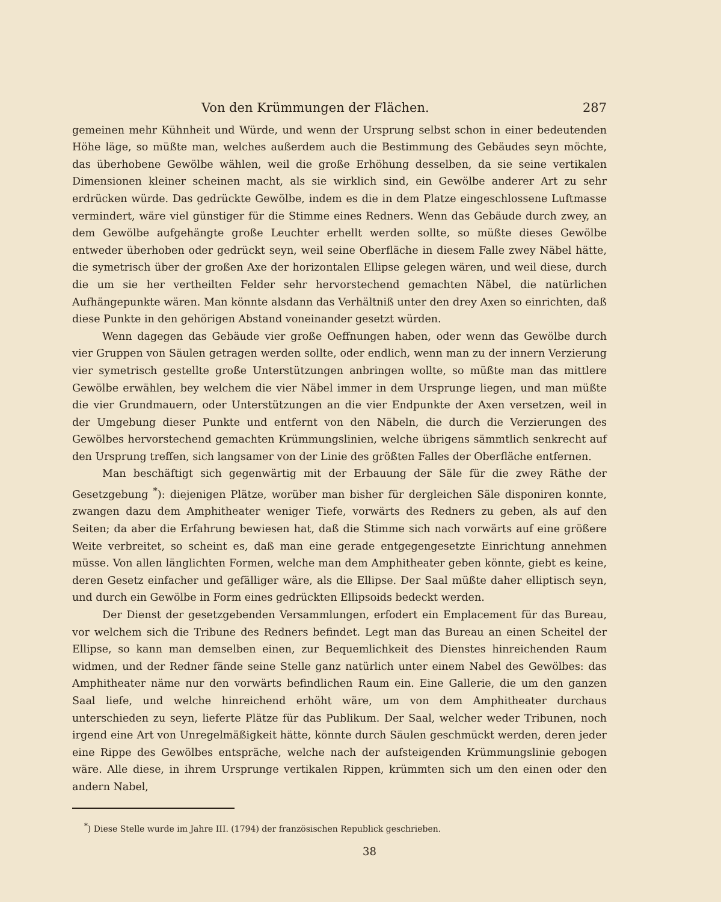Von den Krümmungen der Flächen. 287
gemeinen mehr Kühnheit und Würde, und wenn der Ursprung selbst schon in einer bedeutenden Höhe läge, so müßte man, welches außerdem auch die Bestimmung des Gebäudes seyn möchte, das überhobene Gewölbe wählen, weil die große Erhöhung desselben, da sie seine vertikalen Dimensionen kleiner scheinen macht, als sie wirklich sind, ein Gewölbe anderer Art zu sehr erdrücken würde. Das gedrückte Gewölbe, indem es die in dem Platze eingeschlossene Luftmasse vermindert, wäre viel günstiger für die Stimme eines Redners. Wenn das Gebäude durch zwey, an dem Gewölbe aufgehängte große Leuchter erhellt werden sollte, so müßte dieses Gewölbe entweder überhoben oder gedrückt seyn, weil seine Oberfläche in diesem Falle zwey Näbel hätte, die symetrisch über der großen Axe der horizontalen Ellipse gelegen wären, und weil diese, durch die um sie her vertheilten Felder sehr hervorstechend gemachten Näbel, die natürlichen Aufhängepunkte wären. Man könnte alsdann das Verhältniß unter den drey Axen so einrichten, daß diese Punkte in den gehörigen Abstand voneinander gesetzt würden.
Wenn dagegen das Gebäude vier große Oeffnungen haben, oder wenn das Gewölbe durch vier Gruppen von Säulen getragen werden sollte, oder endlich, wenn man zu der innern Verzierung vier symetrisch gestellte große Unterstützungen anbringen wollte, so müßte man das mittlere Gewölbe erwählen, bey welchem die vier Näbel immer in dem Ursprunge liegen, und man müßte die vier Grundmauern, oder Unterstützungen an die vier Endpunkte der Axen versetzen, weil in der Umgebung dieser Punkte und entfernt von den Näbeln, die durch die Verzierungen des Gewölbes hervorstechend gemachten Krümmungslinien, welche übrigens sämmtlich senkrecht auf den Ursprung treffen, sich langsamer von der Linie des größten Falles der Oberfläche entfernen.
Man beschäftigt sich gegenwärtig mit der Erbauung der Säle für die zwey Räthe der Gesetzgebung <sup>*</sup>): diejenigen Plätze, worüber man bisher für dergleichen Säle disponiren konnte, zwangen dazu dem Amphitheater weniger Tiefe, vorwärts des Redners zu geben, als auf den Seiten; da aber die Erfahrung bewiesen hat, daß die Stimme sich nach vorwärts auf eine größere Weite verbreitet, so scheint es, daß man eine gerade entgegengesetzte Einrichtung annehmen müsse. Von allen länglichten Formen, welche man dem Amphitheater geben könnte, giebt es keine, deren Gesetz einfacher und gefälliger wäre, als die Ellipse. Der Saal müßte daher elliptisch seyn, und durch ein Gewölbe in Form eines gedrückten Ellipsoids bedeckt werden.
Der Dienst der gesetzgebenden Versammlungen, erfodert ein Emplacement für das Bureau, vor welchem sich die Tribune des Redners befindet. Legt man das Bureau an einen Scheitel der Ellipse, so kann man demselben einen, zur Bequemlichkeit des Dienstes hinreichenden Raum widmen, und der Redner fände seine Stelle ganz natürlich unter einem Nabel des Gewölbes: das Amphitheater näme nur den vorwärts befindlichen Raum ein. Eine Gallerie, die um den ganzen Saal liefe, und welche hinreichend erhöht wäre, um von dem Amphitheater durchaus unterschieden zu seyn, lieferte Plätze für das Publikum. Der Saal, welcher weder Tribunen, noch irgend eine Art von Unregelmäßigkeit hätte, könnte durch Säulen geschmückt werden, deren jeder eine Rippe des Gewölbes entspräche, welche nach der aufsteigenden Krümmungslinie gebogen wäre. Alle diese, in ihrem Ursprunge vertikalen Rippen, krümmten sich um den einen oder den andern Nabel,
<sup>*</sup>) Diese Stelle wurde im Jahre III. (1794) der französischen Republick geschrieben.
38